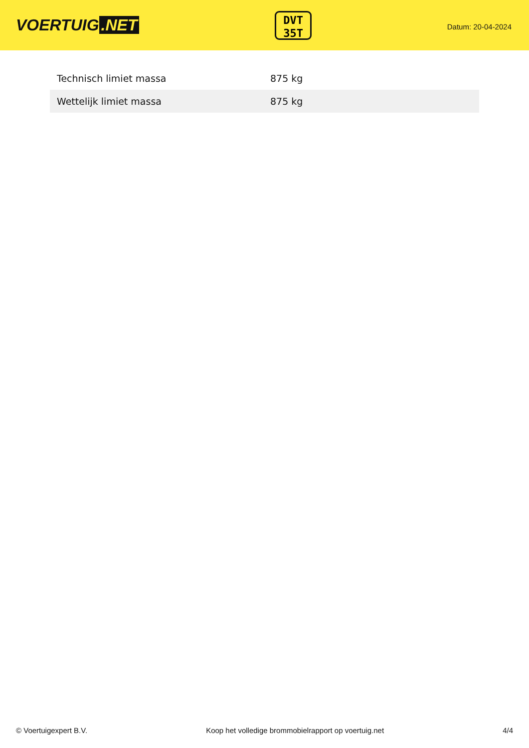VOERTUIG.NET
DVT
35T
Datum: 20-04-2024
| Technisch limiet massa | 875 kg |
| Wettelijk limiet massa | 875 kg |
© Voertuigexpert B.V. Koop het volledige brommobielrapport op voertuig.net 4/4